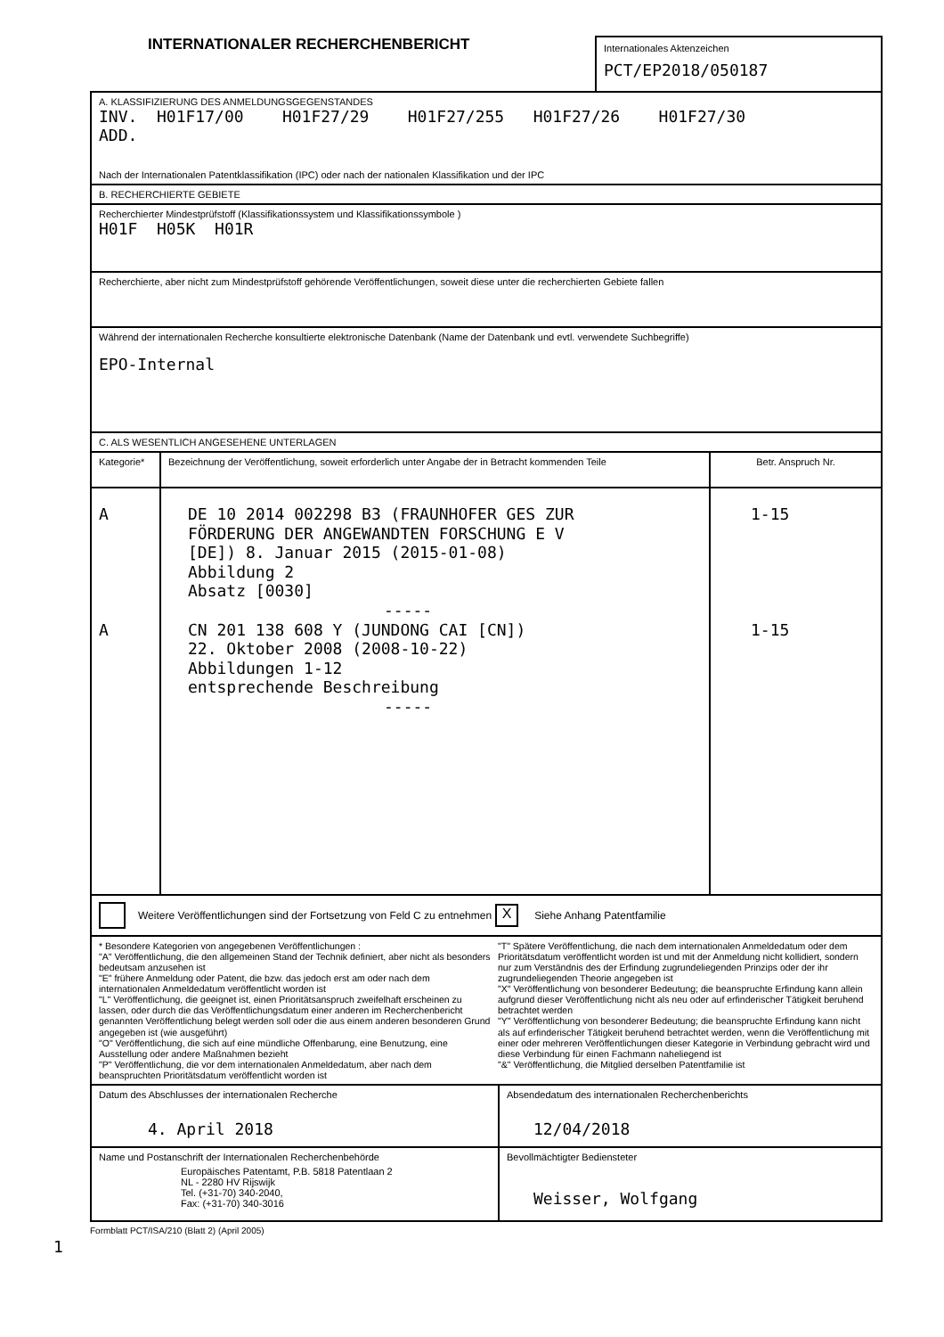INTERNATIONALER RECHERCHENBERICHT
Internationales Aktenzeichen
PCT/EP2018/050187
A. KLASSIFIZIERUNG DES ANMELDUNGSGEGENSTANDES
INV. H01F17/00 H01F27/29 H01F27/255 H01F27/26 H01F27/30
ADD.
Nach der Internationalen Patentklassifikation (IPC) oder nach der nationalen Klassifikation und der IPC
B. RECHERCHIERTE GEBIETE
Recherchierter Mindestprüfstoff (Klassifikationssystem und Klassifikationssymbole )
H01F H05K H01R
Recherchierte, aber nicht zum Mindestprüfstoff gehörende Veröffentlichungen, soweit diese unter die recherchierten Gebiete fallen
Während der internationalen Recherche konsultierte elektronische Datenbank (Name der Datenbank und evtl. verwendete Suchbegriffe)
EPO-Internal
C. ALS WESENTLICH ANGESEHENE UNTERLAGEN
| Kategorie* | Bezeichnung der Veröffentlichung, soweit erforderlich unter Angabe der in Betracht kommenden Teile | Betr. Anspruch Nr. |
| A A | DE 10 2014 002298 B3 (FRAUNHOFER GES ZUR FÖRDERUNG DER ANGEWANDTEN FORSCHUNG E V [DE]) 8. Januar 2015 (2015-01-08) Abbildung 2 Absatz [0030] ----- CN 201 138 608 Y (JUNDONG CAI [CN]) 22. Oktober 2008 (2008-10-22) Abbildungen 1-12 entsprechende Beschreibung ----- | 1-15 1-15 |
Weitere Veröffentlichungen sind der Fortsetzung von Feld C zu entnehmen X Siehe Anhang Patentfamilie
* Besondere Kategorien von angegebenen Veröffentlichungen :
"A" Veröffentlichung, die den allgemeinen Stand der Technik definiert, aber nicht als besonders bedeutsam anzusehen ist
"E" frühere Anmeldung oder Patent, die bzw. das jedoch erst am oder nach dem internationalen Anmeldedatum veröffentlicht worden ist
"L" Veröffentlichung, die geeignet ist, einen Prioritätsanspruch zweifelhaft erscheinen zu lassen, oder durch die das Veröffentlichungsdatum einer anderen im Recherchenbericht genannten Veröffentlichung belegt werden soll oder die aus einem anderen besonderen Grund angegeben ist (wie ausgeführt)
"O" Veröffentlichung, die sich auf eine mündliche Offenbarung, eine Benutzung, eine Ausstellung oder andere Maßnahmen bezieht
"P" Veröffentlichung, die vor dem internationalen Anmeldedatum, aber nach dem beanspruchten Prioritätsdatum veröffentlicht worden ist
"T" Spätere Veröffentlichung, die nach dem internationalen Anmeldedatum oder dem Prioritätsdatum veröffentlicht worden ist und mit der Anmeldung nicht kollidiert, sondern nur zum Verständnis des der Erfindung zugrundeliegenden Prinzips oder der ihr zugrundeliegenden Theorie angegeben ist
"X" Veröffentlichung von besonderer Bedeutung; die beanspruchte Erfindung kann allein aufgrund dieser Veröffentlichung nicht als neu oder auf erfinderischer Tätigkeit beruhend betrachtet werden
"Y" Veröffentlichung von besonderer Bedeutung; die beanspruchte Erfindung kann nicht als auf erfinderischer Tätigkeit beruhend betrachtet werden, wenn die Veröffentlichung mit einer oder mehreren Veröffentlichungen dieser Kategorie in Verbindung gebracht wird und diese Verbindung für einen Fachmann naheliegend ist
"&" Veröffentlichung, die Mitglied derselben Patentfamilie ist
| Datum des Abschlusses der internationalen Recherche 4. April 2018 | Absendedatum des internationalen Recherchenberichts 12/04/2018 |
| Name und Postanschrift der Internationalen Recherchenbehörde Europäisches Patentamt, P.B. 5818 Patentlaan 2 NL - 2280 HV Rijswijk Tel. (+31-70) 340-2040, Fax: (+31-70) 340-3016 | Bevollmächtigter Bediensteter Weisser, Wolfgang |
Formblatt PCT/ISA/210 (Blatt 2) (April 2005)
1